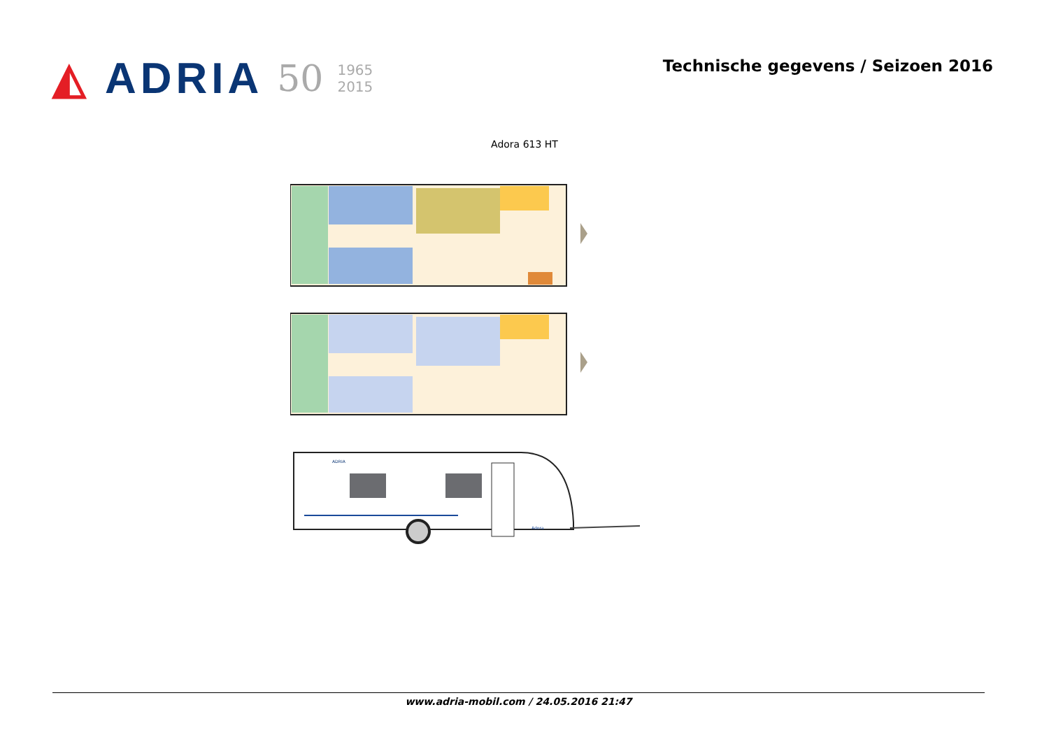◭ ADRIA 50 1965
2015
Technische gegevens / Seizoen 2016
Adora 613 HT
ADRIA
Adora
www.adria-mobil.com / 24.05.2016 21:47